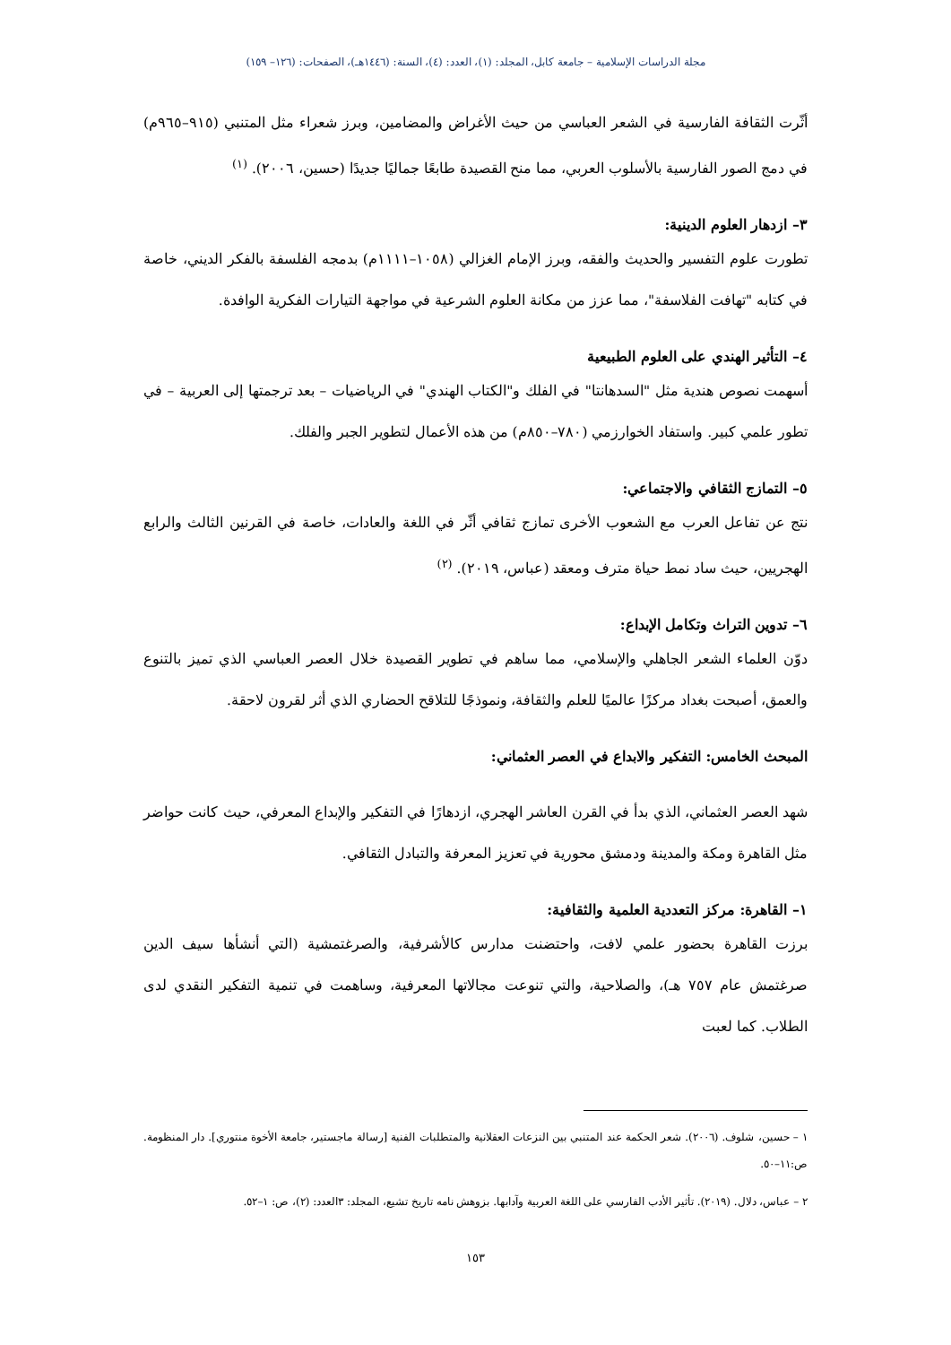مجلة الدراسات الإسلامية – جامعة كابل، المجلد: (١)، العدد: (٤)، السنة: (١٤٤٦هـ)، الصفحات: (١٢٦– ١٥٩)
أثّرت الثقافة الفارسية في الشعر العباسي من حيث الأغراض والمضامين، وبرز شعراء مثل المتنبي (٩١٥–٩٦٥م) في دمج الصور الفارسية بالأسلوب العربي، مما منح القصيدة طابعًا جماليًا جديدًا (حسين، ٢٠٠٦). <sup>(١)</sup>
٣– ازدهار العلوم الدينية:
تطورت علوم التفسير والحديث والفقه، وبرز الإمام الغزالي (١٠٥٨–١١١١م) بدمجه الفلسفة بالفكر الديني، خاصة في كتابه "تهافت الفلاسفة"، مما عزز من مكانة العلوم الشرعية في مواجهة التيارات الفكرية الوافدة.
٤– التأثير الهندي على العلوم الطبيعية
أسهمت نصوص هندية مثل "السدهانتا" في الفلك و"الكتاب الهندي" في الرياضيات – بعد ترجمتها إلى العربية – في تطور علمي كبير. واستفاد الخوارزمي (٧٨٠–٨٥٠م) من هذه الأعمال لتطوير الجبر والفلك.
٥– التمازج الثقافي والاجتماعي:
نتج عن تفاعل العرب مع الشعوب الأخرى تمازج ثقافي أثّر في اللغة والعادات، خاصة في القرنين الثالث والرابع الهجريين، حيث ساد نمط حياة مترف ومعقد (عباس، ٢٠١٩). <sup>(٢)</sup>
٦– تدوين التراث وتكامل الإبداع:
دوّن العلماء الشعر الجاهلي والإسلامي، مما ساهم في تطوير القصيدة خلال العصر العباسي الذي تميز بالتنوع والعمق، أصبحت بغداد مركزًا عالميًا للعلم والثقافة، ونموذجًا للتلاقح الحضاري الذي أثر لقرون لاحقة.
المبحث الخامس: التفكير والابداع في العصر العثماني:
شهد العصر العثماني، الذي بدأ في القرن العاشر الهجري، ازدهارًا في التفكير والإبداع المعرفي، حيث كانت حواضر مثل القاهرة ومكة والمدينة ودمشق محورية في تعزيز المعرفة والتبادل الثقافي.
١– القاهرة: مركز التعددية العلمية والثقافية:
برزت القاهرة بحضور علمي لافت، واحتضنت مدارس كالأشرفية، والصرغتمشية (التي أنشأها سيف الدين صرغتمش عام ٧٥٧ هـ)، والصلاحية، والتي تنوعت مجالاتها المعرفية، وساهمت في تنمية التفكير النقدي لدى الطلاب. كما لعبت
١ – حسين، شلوف. (٢٠٠٦). شعر الحكمة عند المتنبي بين النزعات العقلانية والمتطلبات الفنية [رسالة ماجستير، جامعة الأخوة منتوري]. دار المنظومة. ص:١١–٥٠.
٢ – عباس، دلال. (٢٠١٩). تأثير الأدب الفارسي على اللغة العربية وآدابها. بزوهش نامه تاريخ تشيع، المجلد: ٣العدد: (٢)، ص: ١–٥٢.
١٥٣